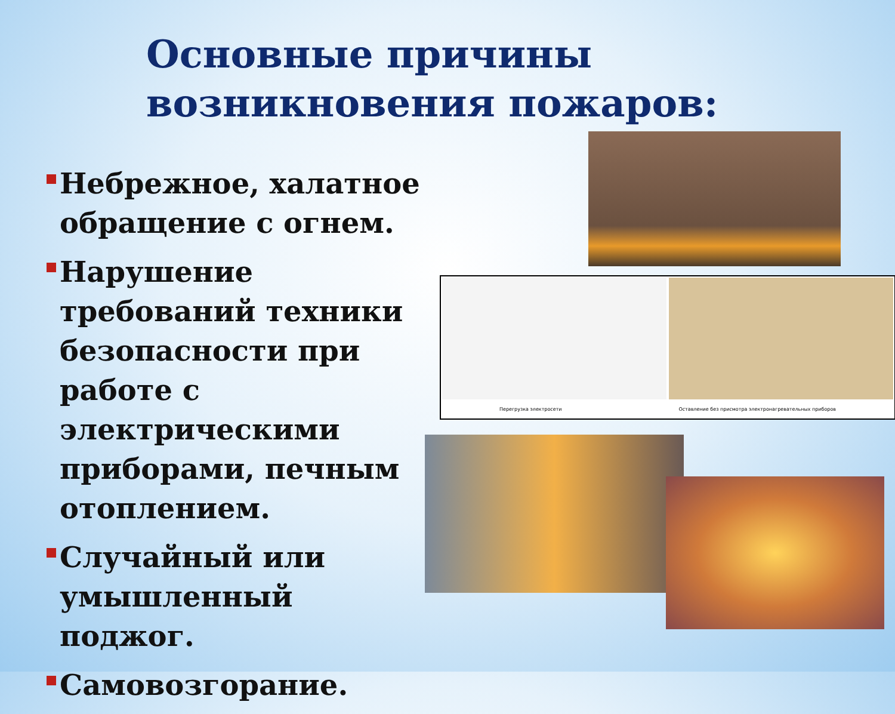Основные причины
возникновения пожаров:
Небрежное, халатное обращение с огнем.
Нарушение требований техники безопасности при работе с электрическими приборами, печным отоплением.
Случайный или умышленный поджог.
Самовозгорание.
Перегрузка электросети Оставление без присмотра электронагревательных приборов